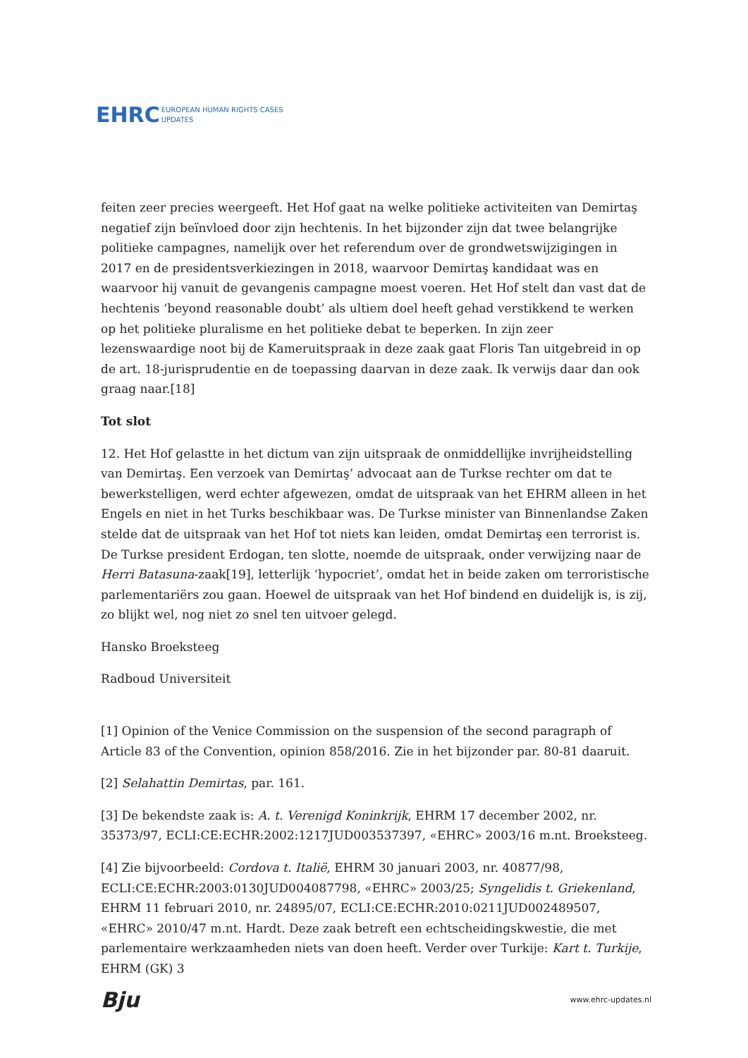EHRC EUROPEAN HUMAN RIGHTS CASES
UPDATES
feiten zeer precies weergeeft. Het Hof gaat na welke politieke activiteiten van Demirtaş negatief zijn beïnvloed door zijn hechtenis. In het bijzonder zijn dat twee belangrijke politieke campagnes, namelijk over het referendum over de grondwetswijzigingen in 2017 en de presidentsverkiezingen in 2018, waarvoor Demirtaş kandidaat was en waarvoor hij vanuit de gevangenis campagne moest voeren. Het Hof stelt dan vast dat de hechtenis ‘beyond reasonable doubt’ als ultiem doel heeft gehad verstikkend te werken op het politieke pluralisme en het politieke debat te beperken. In zijn zeer lezenswaardige noot bij de Kameruitspraak in deze zaak gaat Floris Tan uitgebreid in op de art. 18-jurisprudentie en de toepassing daarvan in deze zaak. Ik verwijs daar dan ook graag naar.[18]
Tot slot
12. Het Hof gelastte in het dictum van zijn uitspraak de onmiddellijke invrijheidstelling van Demirtaş. Een verzoek van Demirtaş’ advocaat aan de Turkse rechter om dat te bewerkstelligen, werd echter afgewezen, omdat de uitspraak van het EHRM alleen in het Engels en niet in het Turks beschikbaar was. De Turkse minister van Binnenlandse Zaken stelde dat de uitspraak van het Hof tot niets kan leiden, omdat Demirtaş een terrorist is. De Turkse president Erdogan, ten slotte, noemde de uitspraak, onder verwijzing naar de Herri Batasuna-zaak[19], letterlijk ‘hypocriet’, omdat het in beide zaken om terroristische parlementariërs zou gaan. Hoewel de uitspraak van het Hof bindend en duidelijk is, is zij, zo blijkt wel, nog niet zo snel ten uitvoer gelegd.
Hansko Broeksteeg
Radboud Universiteit
[1] Opinion of the Venice Commission on the suspension of the second paragraph of Article 83 of the Convention, opinion 858/2016. Zie in het bijzonder par. 80-81 daaruit.
[2] Selahattin Demirtas, par. 161.
[3] De bekendste zaak is: A. t. Verenigd Koninkrijk, EHRM 17 december 2002, nr. 35373/97, ECLI:CE:ECHR:2002:1217JUD003537397, «EHRC» 2003/16 m.nt. Broeksteeg.
[4] Zie bijvoorbeeld: Cordova t. Italië, EHRM 30 januari 2003, nr. 40877/98, ECLI:CE:ECHR:2003:0130JUD004087798, «EHRC» 2003/25; Syngelidis t. Griekenland, EHRM 11 februari 2010, nr. 24895/07, ECLI:CE:ECHR:2010:0211JUD002489507, «EHRC» 2010/47 m.nt. Hardt. Deze zaak betreft een echtscheidingskwestie, die met parlementaire werkzaamheden niets van doen heeft. Verder over Turkije: Kart t. Turkije, EHRM (GK) 3
Bju www.ehrc-updates.nl